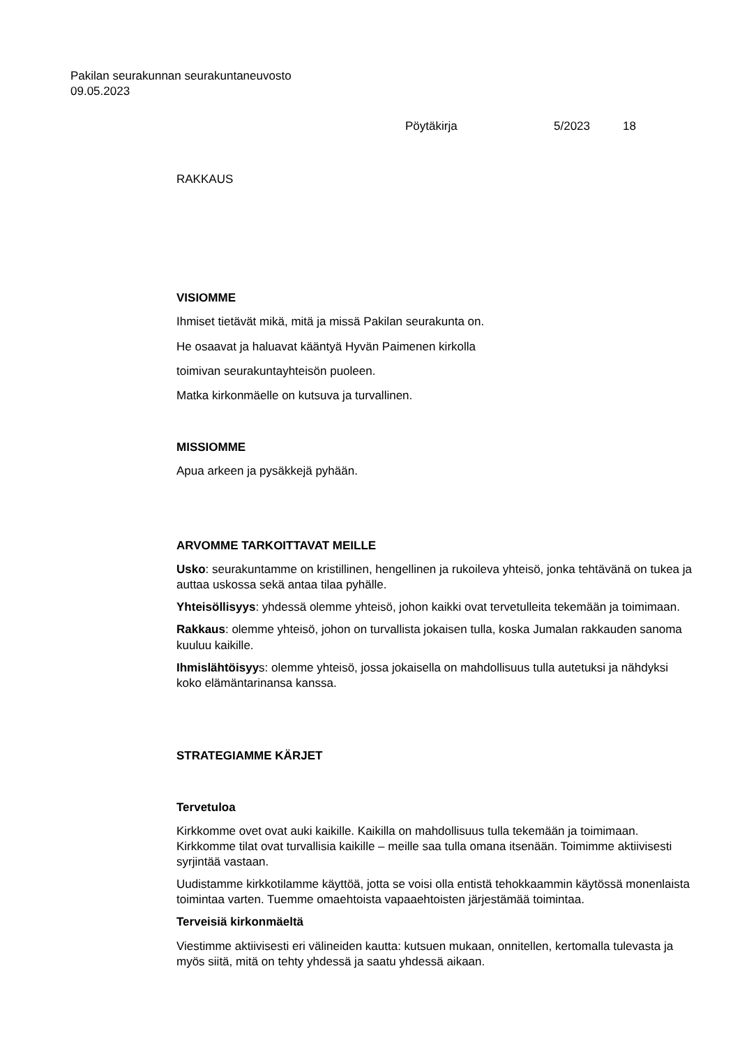Pakilan seurakunnan seurakuntaneuvosto
09.05.2023
Pöytäkirja 5/2023 18
RAKKAUS
VISIOMME
Ihmiset tietävät mikä, mitä ja missä Pakilan seurakunta on.
He osaavat ja haluavat kääntyä Hyvän Paimenen kirkolla
toimivan seurakuntayhteisön puoleen.
Matka kirkonmäelle on kutsuva ja turvallinen.
MISSIOMME
Apua arkeen ja pysäkkejä pyhään.
ARVOMME TARKOITTAVAT MEILLE
Usko: seurakuntamme on kristillinen, hengellinen ja rukoileva yhteisö, jonka tehtävänä on tukea ja auttaa uskossa sekä antaa tilaa pyhälle.
Yhteisöllisyys: yhdessä olemme yhteisö, johon kaikki ovat tervetulleita tekemään ja toimimaan.
Rakkaus: olemme yhteisö, johon on turvallista jokaisen tulla, koska Jumalan rakkauden sanoma kuuluu kaikille.
Ihmislähtöisyys: olemme yhteisö, jossa jokaisella on mahdollisuus tulla autetuksi ja nähdyksi koko elämäntarinansa kanssa.
STRATEGIAMME KÄRJET
Tervetuloa
Kirkkomme ovet ovat auki kaikille. Kaikilla on mahdollisuus tulla tekemään ja toimimaan. Kirkkomme tilat ovat turvallisia kaikille – meille saa tulla omana itsenään. Toimimme aktiivisesti syrjintää vastaan.
Uudistamme kirkkotilamme käyttöä, jotta se voisi olla entistä tehokkaammin käytössä monenlaista toimintaa varten. Tuemme omaehtoista vapaaehtoisten järjestämää toimintaa.
Terveisiä kirkonmäeltä
Viestimme aktiivisesti eri välineiden kautta: kutsuen mukaan, onnitellen, kertomalla tulevasta ja myös siitä, mitä on tehty yhdessä ja saatu yhdessä aikaan.